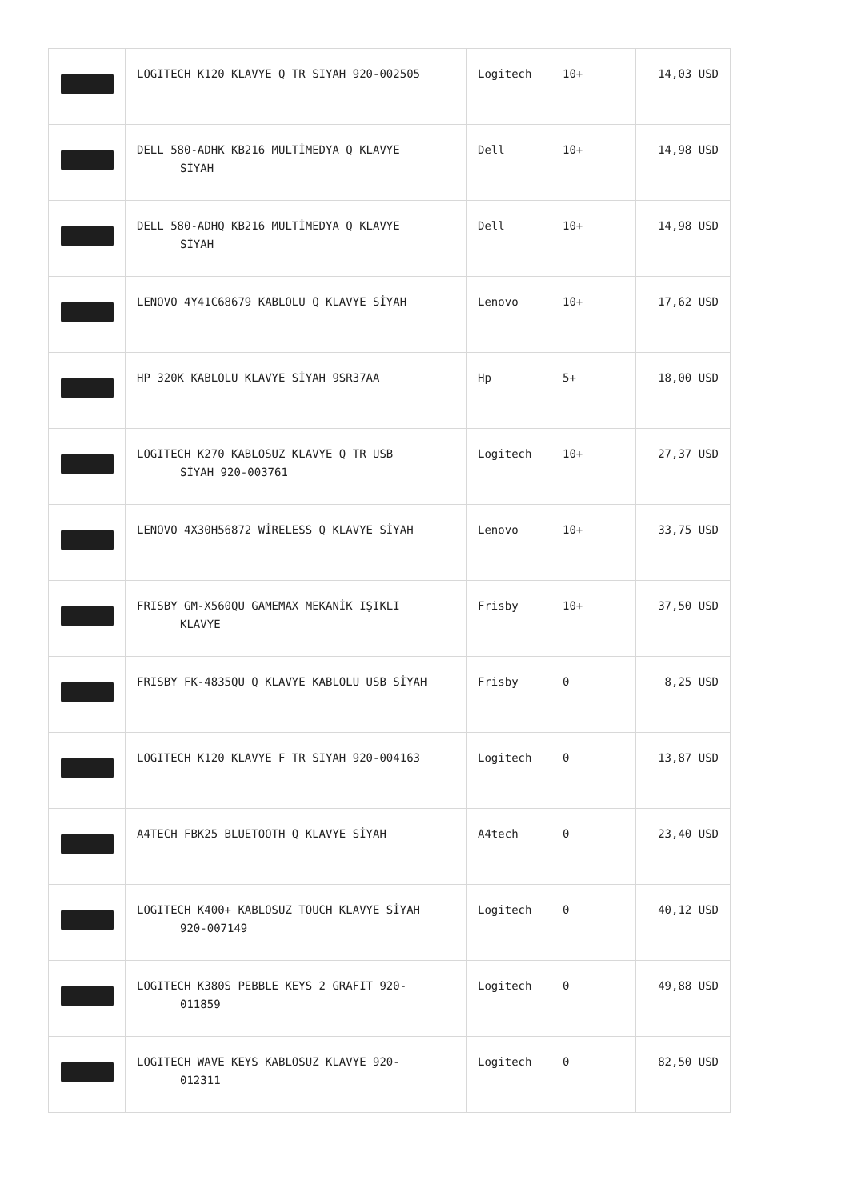| | LOGITECH K120 KLAVYE Q TR SIYAH 920-002505 | Logitech | 10+ | 14,03 USD |
| | DELL 580-ADHK KB216 MULTİMEDYA Q KLAVYE SİYAH | Dell | 10+ | 14,98 USD |
| | DELL 580-ADHQ KB216 MULTİMEDYA Q KLAVYE SİYAH | Dell | 10+ | 14,98 USD |
| | LENOVO 4Y41C68679 KABLOLU Q KLAVYE SİYAH | Lenovo | 10+ | 17,62 USD |
| | HP 320K KABLOLU KLAVYE SİYAH 9SR37AA | Hp | 5+ | 18,00 USD |
| | LOGITECH K270 KABLOSUZ KLAVYE Q TR USB SİYAH 920-003761 | Logitech | 10+ | 27,37 USD |
| | LENOVO 4X30H56872 WİRELESS Q KLAVYE SİYAH | Lenovo | 10+ | 33,75 USD |
| | FRISBY GM-X560QU GAMEMAX MEKANİK IŞIKLI KLAVYE | Frisby | 10+ | 37,50 USD |
| | FRISBY FK-4835QU Q KLAVYE KABLOLU USB SİYAH | Frisby | 0 | 8,25 USD |
| | LOGITECH K120 KLAVYE F TR SIYAH 920-004163 | Logitech | 0 | 13,87 USD |
| | A4TECH FBK25 BLUETOOTH Q KLAVYE SİYAH | A4tech | 0 | 23,40 USD |
| | LOGITECH K400+ KABLOSUZ TOUCH KLAVYE SİYAH 920-007149 | Logitech | 0 | 40,12 USD |
| | LOGITECH K380S PEBBLE KEYS 2 GRAFIT 920- 011859 | Logitech | 0 | 49,88 USD |
| | LOGITECH WAVE KEYS KABLOSUZ KLAVYE 920- 012311 | Logitech | 0 | 82,50 USD |